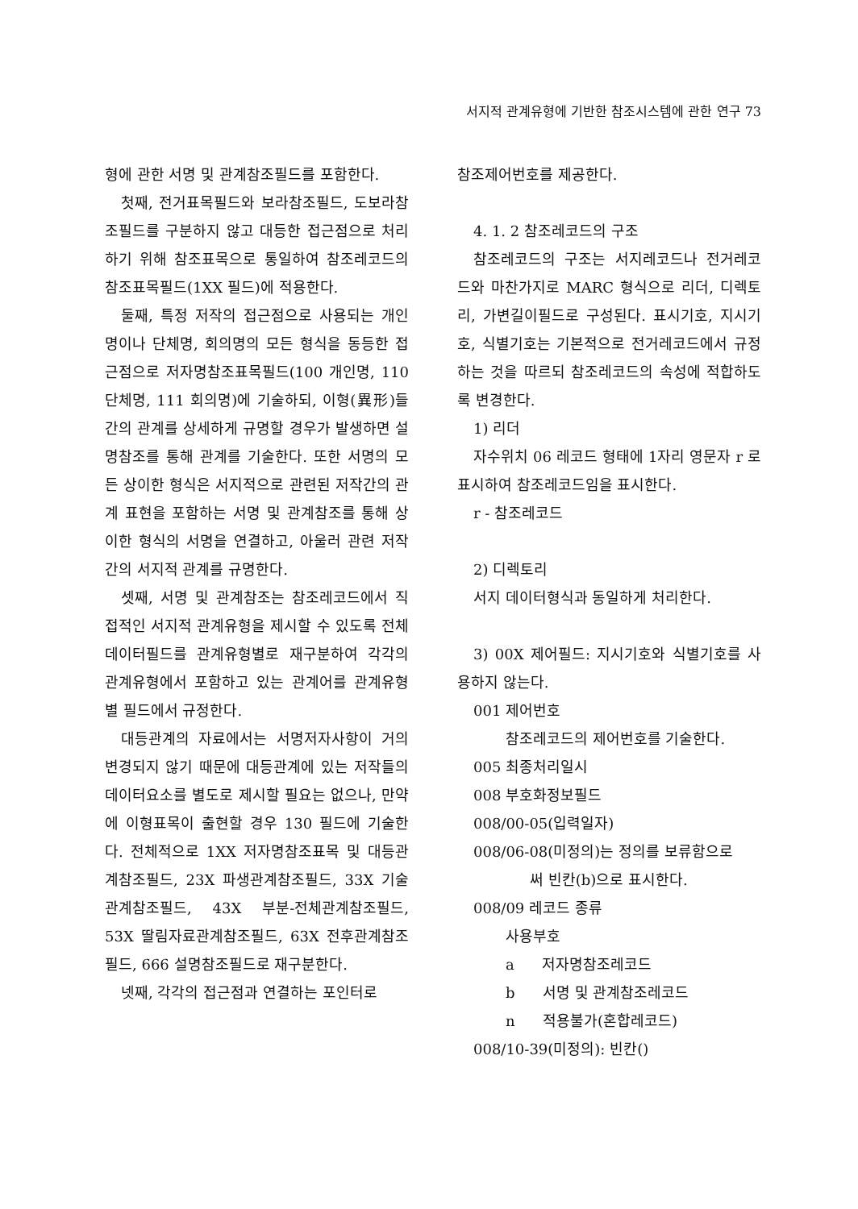서지적 관계유형에 기반한 참조시스템에 관한 연구 73
형에 관한 서명 및 관계참조필드를 포함한다.
첫째, 전거표목필드와 보라참조필드, 도보라참조필드를 구분하지 않고 대등한 접근점으로 처리하기 위해 참조표목으로 통일하여 참조레코드의 참조표목필드(1XX 필드)에 적용한다.
둘째, 특정 저작의 접근점으로 사용되는 개인명이나 단체명, 회의명의 모든 형식을 동등한 접근점으로 저자명참조표목필드(100 개인명, 110 단체명, 111 회의명)에 기술하되, 이형(異形)들간의 관계를 상세하게 규명할 경우가 발생하면 설명참조를 통해 관계를 기술한다. 또한 서명의 모든 상이한 형식은 서지적으로 관련된 저작간의 관계 표현을 포함하는 서명 및 관계참조를 통해 상이한 형식의 서명을 연결하고, 아울러 관련 저작간의 서지적 관계를 규명한다.
셋째, 서명 및 관계참조는 참조레코드에서 직접적인 서지적 관계유형을 제시할 수 있도록 전체 데이터필드를 관계유형별로 재구분하여 각각의 관계유형에서 포함하고 있는 관계어를 관계유형별 필드에서 규정한다.
대등관계의 자료에서는 서명저자사항이 거의 변경되지 않기 때문에 대등관계에 있는 저작들의 데이터요소를 별도로 제시할 필요는 없으나, 만약에 이형표목이 출현할 경우 130 필드에 기술한다. 전체적으로 1XX 저자명참조표목 및 대등관계참조필드, 23X 파생관계참조필드, 33X 기술관계참조필드, 43X 부분-전체관계참조필드, 53X 딸림자료관계참조필드, 63X 전후관계참조필드, 666 설명참조필드로 재구분한다.
넷째, 각각의 접근점과 연결하는 포인터로
참조제어번호를 제공한다.
4. 1. 2 참조레코드의 구조
참조레코드의 구조는 서지레코드나 전거레코드와 마찬가지로 MARC 형식으로 리더, 디렉토리, 가변길이필드로 구성된다. 표시기호, 지시기호, 식별기호는 기본적으로 전거레코드에서 규정하는 것을 따르되 참조레코드의 속성에 적합하도록 변경한다.
1) 리더
자수위치 06 레코드 형태에 1자리 영문자 r 로 표시하여 참조레코드임을 표시한다.
r - 참조레코드
2) 디렉토리
서지 데이터형식과 동일하게 처리한다.
3) 00X 제어필드: 지시기호와 식별기호를 사용하지 않는다.
001 제어번호
참조레코드의 제어번호를 기술한다.
005 최종처리일시
008 부호화정보필드
008/00-05(입력일자)
008/06-08(미정의)는 정의를 보류함으로
써 빈칸(b)으로 표시한다.
008/09 레코드 종류
사용부호
a 저자명참조레코드
b 서명 및 관계참조레코드
n 적용불가(혼합레코드)
008/10-39(미정의): 빈칸()